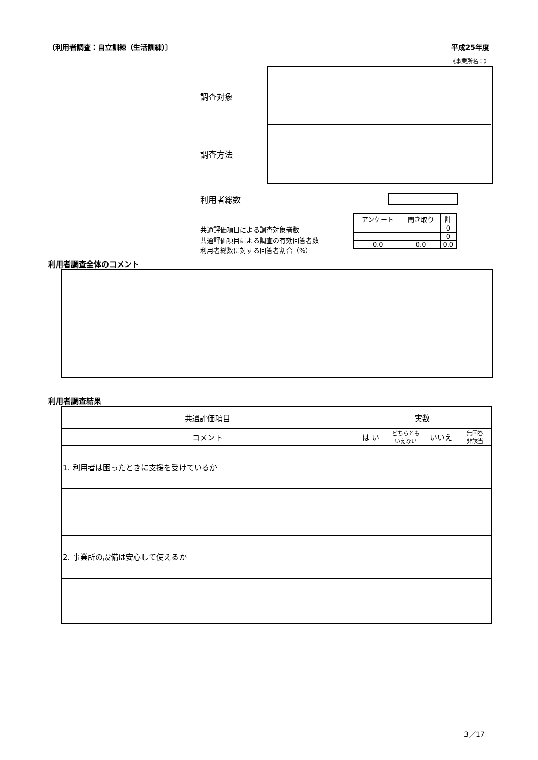〔利用者調査：自立訓練（生活訓練）〕 平成25年度
《事業所名：》
調査対象
調査方法
利用者総数
共通評価項目による調査対象者数
共通評価項目による調査の有効回答者数
利用者総数に対する回答者割合（%）
| アンケート | 聞き取り | 計 |
| --- | --- | --- |
| | | 0 |
| | | 0 |
| 0.0 | 0.0 | 0.0 |
利用者調査全体のコメント
利用者調査結果
| 共通評価項目 | 実数 | | | |
| --- | --- | --- | --- | --- |
| コメント | は い | どちらとも いえない | いいえ | 無回答 非該当 |
| 1. 利用者は困ったときに支援を受けているか | | | | |
| 2. 事業所の設備は安心して使えるか | | | | |
3／17